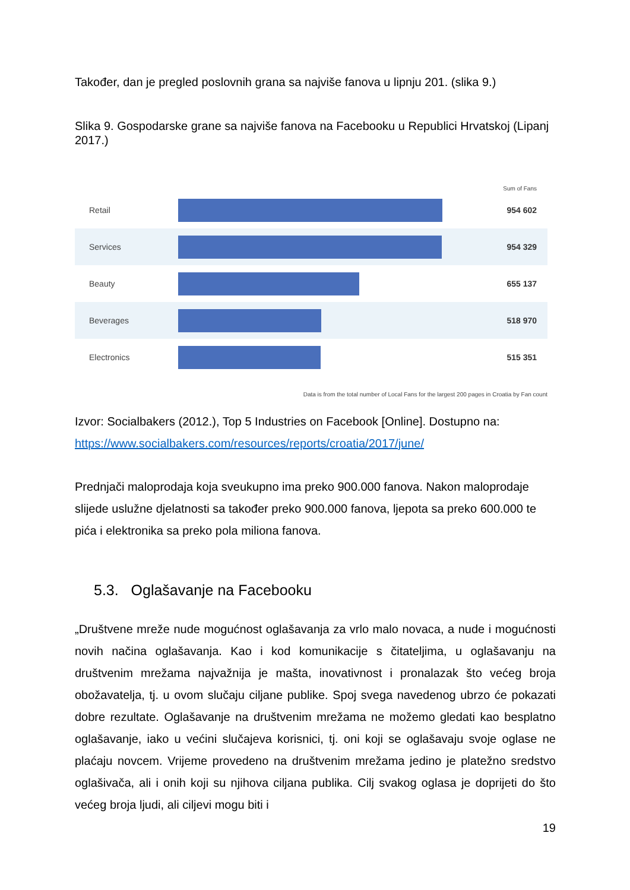Također, dan je pregled poslovnih grana sa najviše fanova u lipnju 201. (slika 9.)
Slika 9. Gospodarske grane sa najviše fanova na Facebooku u Republici Hrvatskoj (Lipanj 2017.)
Sum of Fans
Retail 954 602
Services 954 329
Beauty 655 137
Beverages 518 970
Electronics 515 351
Data is from the total number of Local Fans for the largest 200 pages in Croatia by Fan count
Izvor: Socialbakers (2012.), Top 5 Industries on Facebook [Online]. Dostupno na: https://www.socialbakers.com/resources/reports/croatia/2017/june/
Prednjači maloprodaja koja sveukupno ima preko 900.000 fanova. Nakon maloprodaje slijede uslužne djelatnosti sa također preko 900.000 fanova, ljepota sa preko 600.000 te pića i elektronika sa preko pola miliona fanova.
5.3. Oglašavanje na Facebooku
„Društvene mreže nude mogućnost oglašavanja za vrlo malo novaca, a nude i mogućnosti novih načina oglašavanja. Kao i kod komunikacije s čitateljima, u oglašavanju na društvenim mrežama najvažnija je mašta, inovativnost i pronalazak što većeg broja obožavatelja, tj. u ovom slučaju ciljane publike. Spoj svega navedenog ubrzo će pokazati dobre rezultate. Oglašavanje na društvenim mrežama ne možemo gledati kao besplatno oglašavanje, iako u većini slučajeva korisnici, tj. oni koji se oglašavaju svoje oglase ne plaćaju novcem. Vrijeme provedeno na društvenim mrežama jedino je platežno sredstvo oglašivača, ali i onih koji su njihova ciljana publika. Cilj svakog oglasa je doprijeti do što većeg broja ljudi, ali ciljevi mogu biti i
19